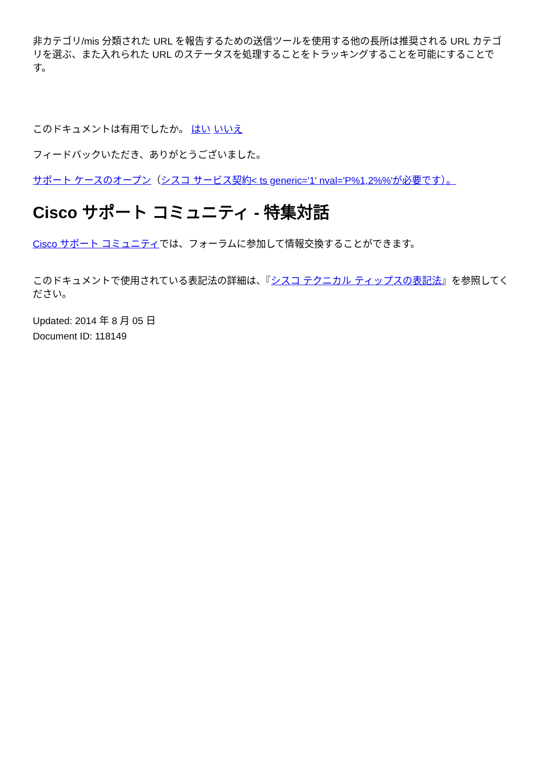非カテゴリ/mis 分類された URL を報告するための送信ツールを使用する他の長所は推奨される URL カテゴリを選ぶ、また入れられた URL のステータスを処理することをトラッキングすることを可能にすることです。
このドキュメントは有用でしたか。 はい いいえ
フィードバックいただき、ありがとうございました。
サポート ケースのオープン（シスコ サービス契約< ts generic='1' nval='P%1,2%%'が必要です）。
Cisco サポート コミュニティ - 特集対話
Cisco サポート コミュニティでは、フォーラムに参加して情報交換することができます。
このドキュメントで使用されている表記法の詳細は、『シスコ テクニカル ティップスの表記法』を参照してください。
Updated: 2014 年 8 月 05 日
Document ID: 118149